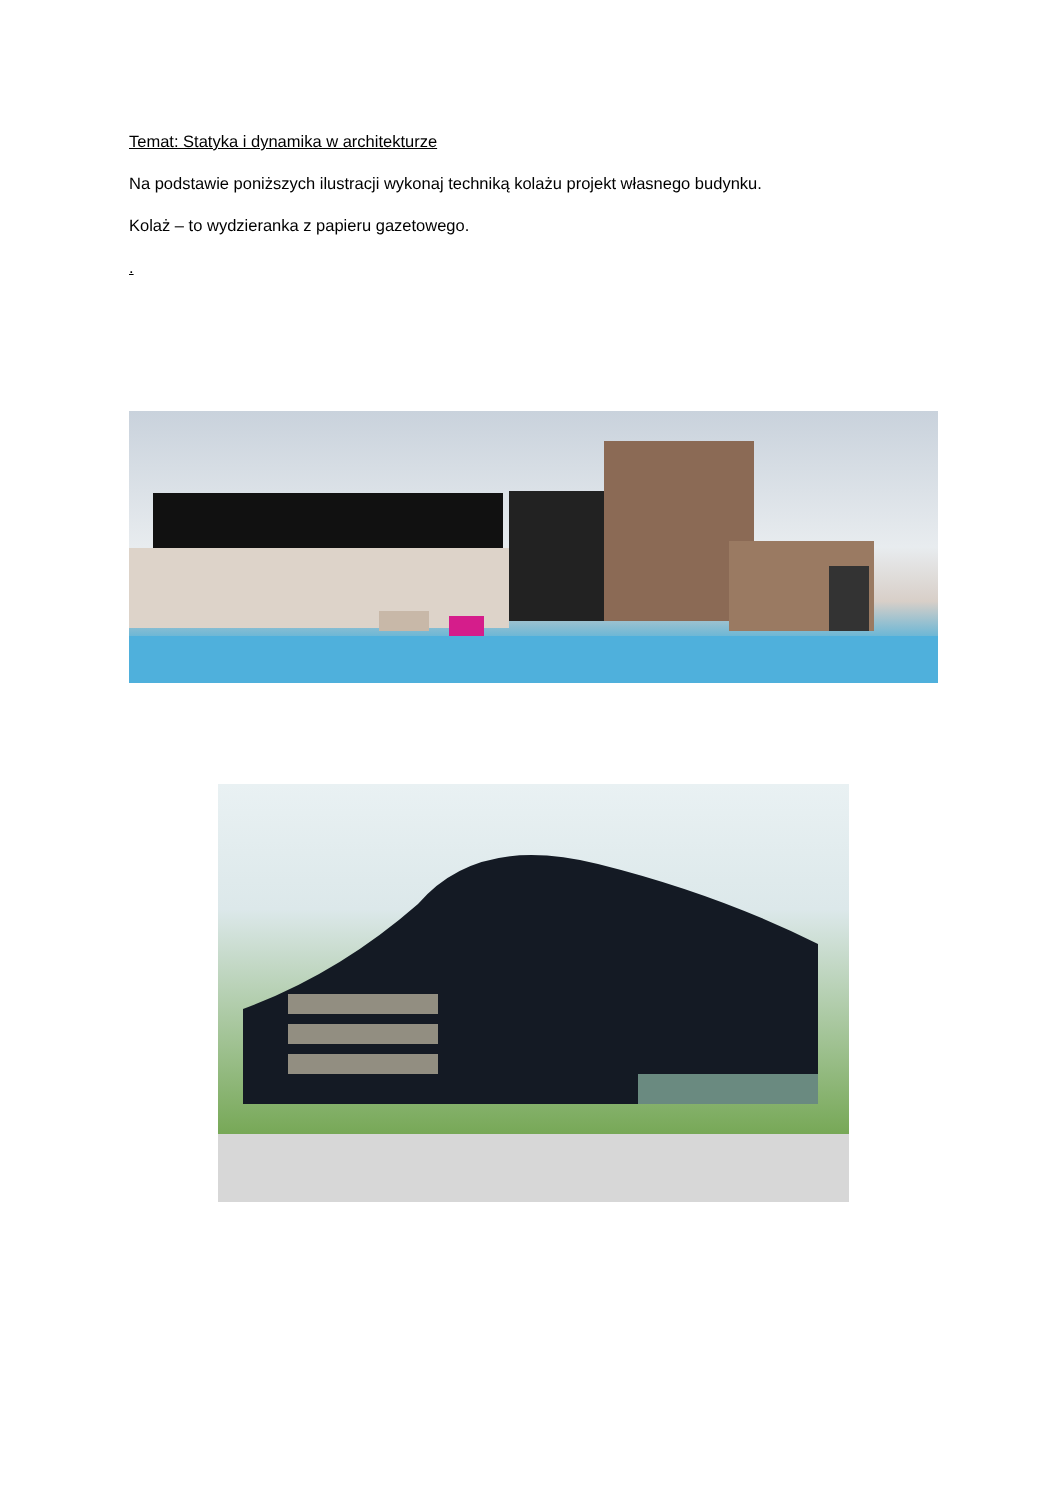Temat: Statyka i dynamika w architekturze
Na podstawie poniższych ilustracji wykonaj techniką kolażu projekt własnego budynku.
Kolaż – to wydzieranka z papieru gazetowego.
.